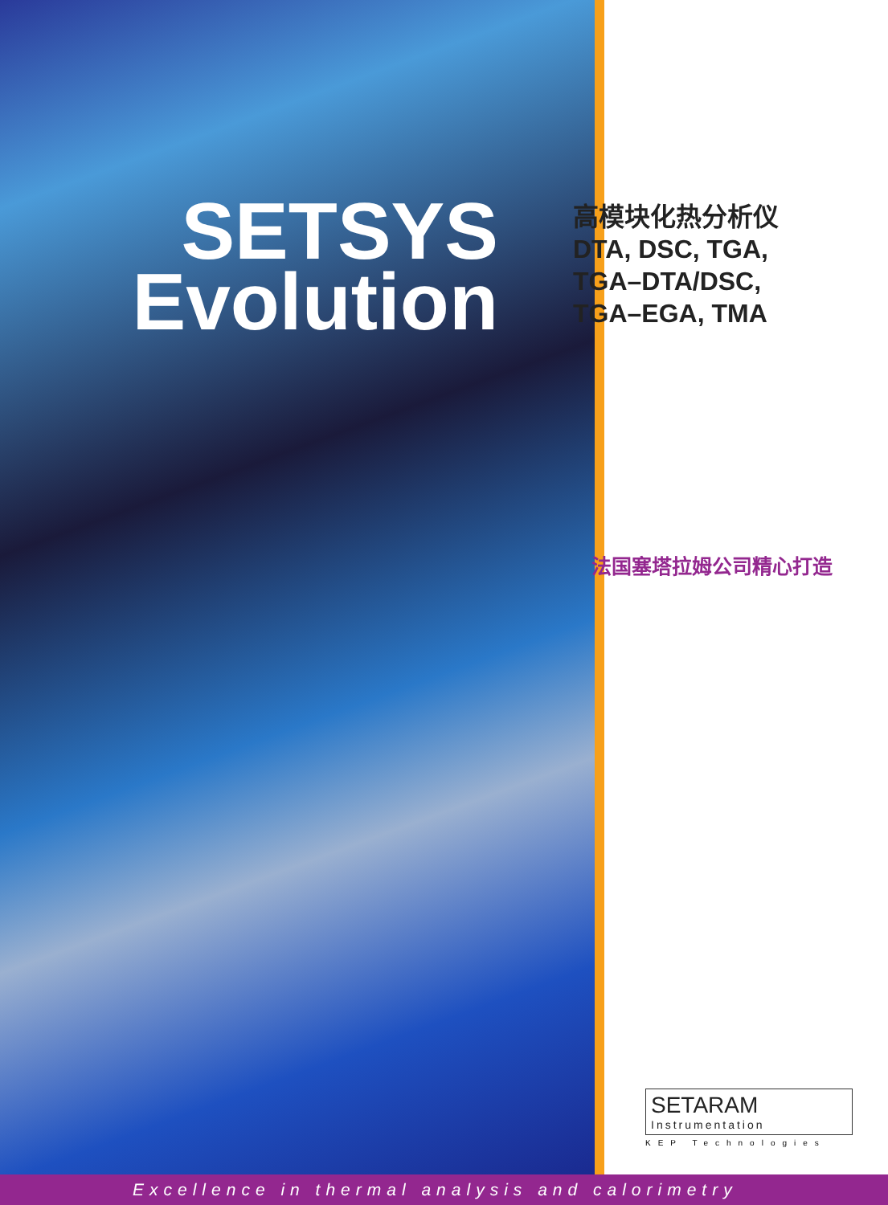SETSYS
Evolution
高模块化热分析仪
DTA, DSC, TGA,
TGA–DTA/DSC,
TGA–EGA, TMA
法国塞塔拉姆公司精心打造
SETARAM
Instrumentation
KEP Technologies
Excellence in thermal analysis and calorimetry